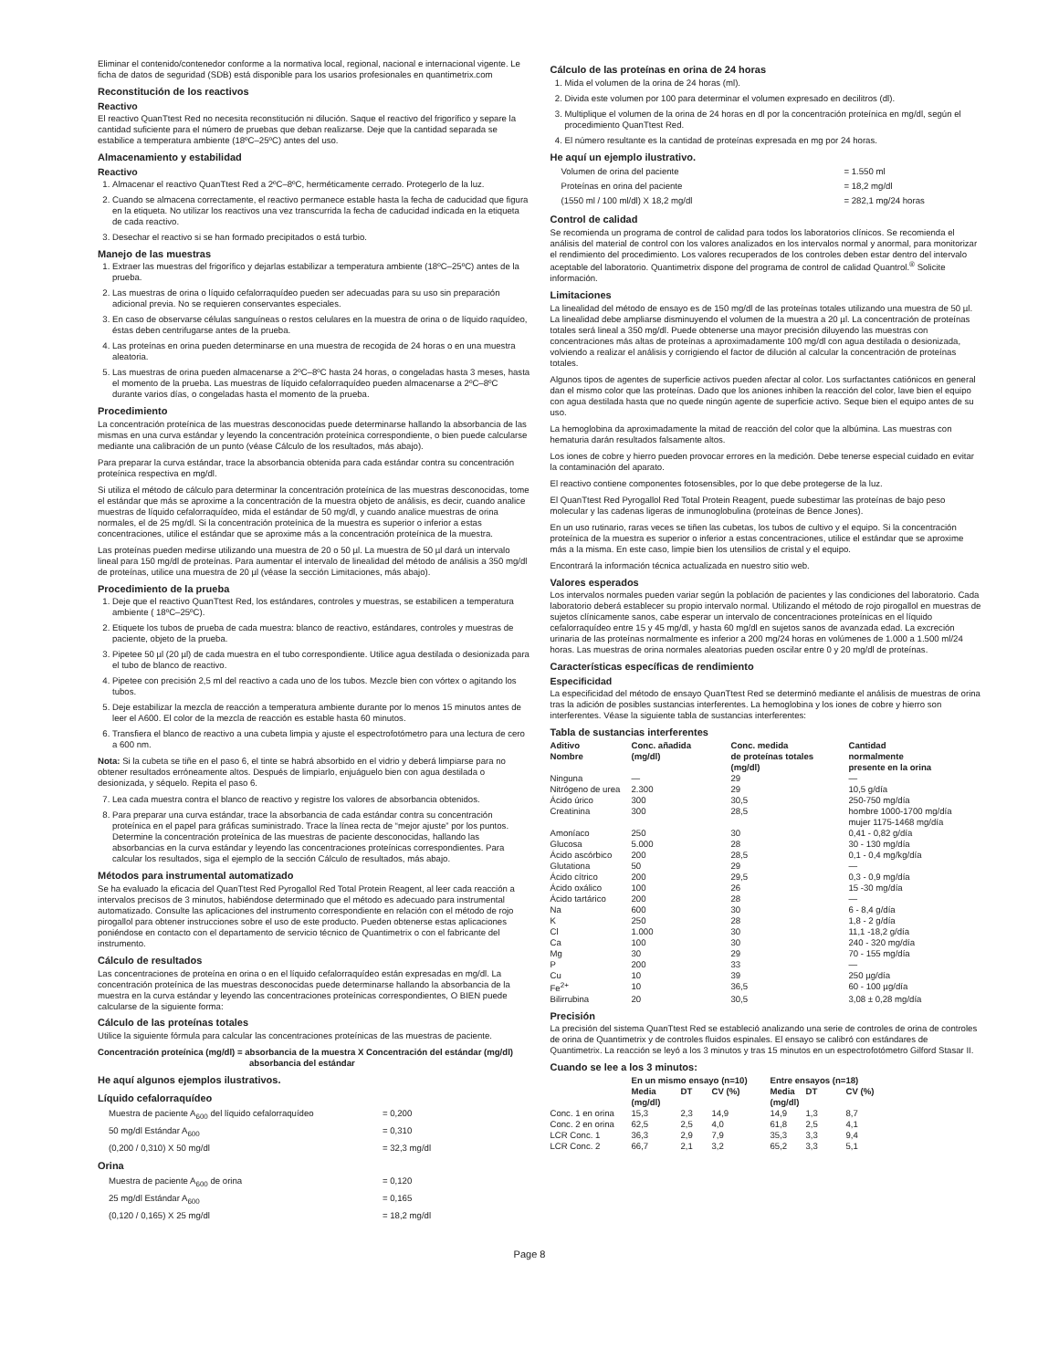Eliminar el contenido/contenedor conforme a la normativa local, regional, nacional e internacional vigente. Le ficha de datos de seguridad (SDB) está disponible para los usarios profesionales en quantimetrix.com
Reconstitución de los reactivos
Reactivo
El reactivo QuanTtest Red no necesita reconstitución ni dilución. Saque el reactivo del frigorífico y separe la cantidad suficiente para el número de pruebas que deban realizarse. Deje que la cantidad separada se estabilice a temperatura ambiente (18ºC–25ºC) antes del uso.
Almacenamiento y estabilidad
Reactivo
1. Almacenar el reactivo QuanTtest Red a 2ºC–8ºC, herméticamente cerrado. Protegerlo de la luz.
2. Cuando se almacena correctamente, el reactivo permanece estable hasta la fecha de caducidad que figura en la etiqueta. No utilizar los reactivos una vez transcurrida la fecha de caducidad indicada en la etiqueta de cada reactivo.
3. Desechar el reactivo si se han formado precipitados o está turbio.
Manejo de las muestras
1. Extraer las muestras del frigorífico y dejarlas estabilizar a temperatura ambiente (18ºC–25ºC) antes de la prueba.
2. Las muestras de orina o líquido cefalorraquídeo pueden ser adecuadas para su uso sin preparación adicional previa. No se requieren conservantes especiales.
3. En caso de observarse células sanguíneas o restos celulares en la muestra de orina o de líquido raquídeo, éstas deben centrifugarse antes de la prueba.
4. Las proteínas en orina pueden determinarse en una muestra de recogida de 24 horas o en una muestra aleatoria.
5. Las muestras de orina pueden almacenarse a 2ºC–8ºC hasta 24 horas, o congeladas hasta 3 meses, hasta el momento de la prueba. Las muestras de líquido cefalorraquídeo pueden almacenarse a 2ºC–8ºC durante varios días, o congeladas hasta el momento de la prueba.
Procedimiento
La concentración proteínica de las muestras desconocidas puede determinarse hallando la absorbancia de las mismas en una curva estándar y leyendo la concentración proteínica correspondiente, o bien puede calcularse mediante una calibración de un punto (véase Cálculo de los resultados, más abajo).
Para preparar la curva estándar, trace la absorbancia obtenida para cada estándar contra su concentración proteínica respectiva en mg/dl.
Si utiliza el método de cálculo para determinar la concentración proteínica de las muestras desconocidas, tome el estándar que más se aproxime a la concentración de la muestra objeto de análisis, es decir, cuando analice muestras de líquido cefalorraquídeo, mida el estándar de 50 mg/dl, y cuando analice muestras de orina normales, el de 25 mg/dl. Si la concentración proteínica de la muestra es superior o inferior a estas concentraciones, utilice el estándar que se aproxime más a la concentración proteínica de la muestra.
Las proteínas pueden medirse utilizando una muestra de 20 o 50 µl. La muestra de 50 µl dará un intervalo lineal para 150 mg/dl de proteínas. Para aumentar el intervalo de linealidad del método de análisis a 350 mg/dl de proteínas, utilice una muestra de 20 µl (véase la sección Limitaciones, más abajo).
Procedimiento de la prueba
1. Deje que el reactivo QuanTtest Red, los estándares, controles y muestras, se estabilicen a temperatura ambiente ( 18ºC–25ºC).
2. Etiquete los tubos de prueba de cada muestra: blanco de reactivo, estándares, controles y muestras de paciente, objeto de la prueba.
3. Pipetee 50 µl (20 µl) de cada muestra en el tubo correspondiente. Utilice agua destilada o desionizada para el tubo de blanco de reactivo.
4. Pipetee con precisión 2,5 ml del reactivo a cada uno de los tubos. Mezcle bien con vórtex o agitando los tubos.
5. Deje estabilizar la mezcla de reacción a temperatura ambiente durante por lo menos 15 minutos antes de leer el A600. El color de la mezcla de reacción es estable hasta 60 minutos.
6. Transfiera el blanco de reactivo a una cubeta limpia y ajuste el espectrofotómetro para una lectura de cero a 600 nm.
Nota: Si la cubeta se tiñe en el paso 6, el tinte se habrá absorbido en el vidrio y deberá limpiarse para no obtener resultados erróneamente altos. Después de limpiarlo, enjuáguelo bien con agua destilada o desionizada, y séquelo. Repita el paso 6.
7. Lea cada muestra contra el blanco de reactivo y registre los valores de absorbancia obtenidos.
8. Para preparar una curva estándar, trace la absorbancia de cada estándar contra su concentración proteínica en el papel para gráficas suministrado. Trace la línea recta de “mejor ajuste” por los puntos. Determine la concentración proteínica de las muestras de paciente desconocidas, hallando las absorbancias en la curva estándar y leyendo las concentraciones proteínicas correspondientes. Para calcular los resultados, siga el ejemplo de la sección Cálculo de resultados, más abajo.
Métodos para instrumental automatizado
Se ha evaluado la eficacia del QuanTtest Red Pyrogallol Red Total Protein Reagent, al leer cada reacción a intervalos precisos de 3 minutos, habiéndose determinado que el método es adecuado para instrumental automatizado. Consulte las aplicaciones del instrumento correspondiente en relación con el método de rojo pirogallol para obtener instrucciones sobre el uso de este producto. Pueden obtenerse estas aplicaciones poniéndose en contacto con el departamento de servicio técnico de Quantimetrix o con el fabricante del instrumento.
Cálculo de resultados
Las concentraciones de proteína en orina o en el líquido cefalorraquídeo están expresadas en mg/dl. La concentración proteínica de las muestras desconocidas puede determinarse hallando la absorbancia de la muestra en la curva estándar y leyendo las concentraciones proteínicas correspondientes, O BIEN puede calcularse de la siguiente forma:
Cálculo de las proteínas totales
Utilice la siguiente fórmula para calcular las concentraciones proteínicas de las muestras de paciente.
Concentración proteínica (mg/dl) = absorbancia de la muestra X Concentración del estándar (mg/dl)
absorbancia del estándar
He aquí algunos ejemplos ilustrativos.
Líquido cefalorraquídeo
| Muestra de paciente A<sub>600</sub> del líquido cefalorraquídeo | = 0,200 |
| 50 mg/dl Estándar A<sub>600</sub> | = 0,310 |
| (0,200 / 0,310) X 50 mg/dl | = 32,3 mg/dl |
Orina
| Muestra de paciente A<sub>600</sub> de orina | = 0,120 |
| 25 mg/dl Estándar A<sub>600</sub> | = 0,165 |
| (0,120 / 0,165) X 25 mg/dl | = 18,2 mg/dl |
Cálculo de las proteínas en orina de 24 horas
1. Mida el volumen de la orina de 24 horas (ml).
2. Divida este volumen por 100 para determinar el volumen expresado en decilitros (dl).
3. Multiplique el volumen de la orina de 24 horas en dl por la concentración proteínica en mg/dl, según el procedimiento QuanTtest Red.
4. El número resultante es la cantidad de proteínas expresada en mg por 24 horas.
He aquí un ejemplo ilustrativo.
| Volumen de orina del paciente | = 1.550 ml |
| Proteínas en orina del paciente | = 18,2 mg/dl |
| (1550 ml / 100 ml/dl) X 18,2 mg/dl | = 282,1 mg/24 horas |
Control de calidad
Se recomienda un programa de control de calidad para todos los laboratorios clínicos. Se recomienda el análisis del material de control con los valores analizados en los intervalos normal y anormal, para monitorizar el rendimiento del procedimiento. Los valores recuperados de los controles deben estar dentro del intervalo aceptable del laboratorio. Quantimetrix dispone del programa de control de calidad Quantrol.<sup>®</sup> Solicite información.
Limitaciones
La linealidad del método de ensayo es de 150 mg/dl de las proteínas totales utilizando una muestra de 50 µl. La linealidad debe ampliarse disminuyendo el volumen de la muestra a 20 µl. La concentración de proteínas totales será lineal a 350 mg/dl. Puede obtenerse una mayor precisión diluyendo las muestras con concentraciones más altas de proteínas a aproximadamente 100 mg/dl con agua destilada o desionizada, volviendo a realizar el análisis y corrigiendo el factor de dilución al calcular la concentración de proteínas totales.
Algunos tipos de agentes de superficie activos pueden afectar al color. Los surfactantes catiónicos en general dan el mismo color que las proteínas. Dado que los aniones inhiben la reacción del color, lave bien el equipo con agua destilada hasta que no quede ningún agente de superficie activo. Seque bien el equipo antes de su uso.
La hemoglobina da aproximadamente la mitad de reacción del color que la albúmina. Las muestras con hematuria darán resultados falsamente altos.
Los iones de cobre y hierro pueden provocar errores en la medición. Debe tenerse especial cuidado en evitar la contaminación del aparato.
El reactivo contiene componentes fotosensibles, por lo que debe protegerse de la luz.
El QuanTtest Red Pyrogallol Red Total Protein Reagent, puede subestimar las proteínas de bajo peso molecular y las cadenas ligeras de inmunoglobulina (proteínas de Bence Jones).
En un uso rutinario, raras veces se tiñen las cubetas, los tubos de cultivo y el equipo. Si la concentración proteínica de la muestra es superior o inferior a estas concentraciones, utilice el estándar que se aproxime más a la misma. En este caso, limpie bien los utensilios de cristal y el equipo.
Encontrará la información técnica actualizada en nuestro sitio web.
Valores esperados
Los intervalos normales pueden variar según la población de pacientes y las condiciones del laboratorio. Cada laboratorio deberá establecer su propio intervalo normal. Utilizando el método de rojo pirogallol en muestras de sujetos clínicamente sanos, cabe esperar un intervalo de concentraciones proteínicas en el líquido cefalorraquídeo entre 15 y 45 mg/dl, y hasta 60 mg/dl en sujetos sanos de avanzada edad. La excreción urinaria de las proteínas normalmente es inferior a 200 mg/24 horas en volúmenes de 1.000 a 1.500 ml/24 horas. Las muestras de orina normales aleatorias pueden oscilar entre 0 y 20 mg/dl de proteínas.
Características específicas de rendimiento
Especificidad
La especificidad del método de ensayo QuanTtest Red se determinó mediante el análisis de muestras de orina tras la adición de posibles sustancias interferentes. La hemoglobina y los iones de cobre y hierro son interferentes. Véase la siguiente tabla de sustancias interferentes:
Tabla de sustancias interferentes
| Aditivo Nombre | Conc. añadida (mg/dl) | Conc. medida de proteínas totales (mg/dl) | Cantidad normalmente presente en la orina |
| --- | --- | --- | --- |
| Ninguna | — | 29 | — |
| Nitrógeno de urea | 2.300 | 29 | 10,5 g/día |
| Ácido úrico | 300 | 30,5 | 250-750 mg/día |
| Creatinina | 300 | 28,5 | hombre 1000-1700 mg/día mujer 1175-1468 mg/día |
| Amoníaco | 250 | 30 | 0,41 - 0,82 g/día |
| Glucosa | 5.000 | 28 | 30 - 130 mg/día |
| Ácido ascórbico | 200 | 28,5 | 0,1 - 0,4 mg/kg/día |
| Glutationa | 50 | 29 | — |
| Ácido cítrico | 200 | 29,5 | 0,3 - 0,9 mg/día |
| Ácido oxálico | 100 | 26 | 15 -30 mg/día |
| Ácido tartárico | 200 | 28 | — |
| Na | 600 | 30 | 6 - 8,4 g/día |
| K | 250 | 28 | 1,8 - 2 g/día |
| Cl | 1.000 | 30 | 11,1 -18,2 g/día |
| Ca | 100 | 30 | 240 - 320 mg/día |
| Mg | 30 | 29 | 70 - 155 mg/día |
| P | 200 | 33 | — |
| Cu | 10 | 39 | 250 µg/día |
| Fe<sup>2+</sup> | 10 | 36,5 | 60 - 100 µg/día |
| Bilirrubina | 20 | 30,5 | 3,08 ± 0,28 mg/día |
Precisión
La precisión del sistema QuanTtest Red se estableció analizando una serie de controles de orina de controles de orina de Quantimetrix y de controles fluidos espinales. El ensayo se calibró con estándares de Quantimetrix. La reacción se leyó a los 3 minutos y tras 15 minutos en un espectrofotómetro Gilford Stasar II.
Cuando se lee a los 3 minutos:
| | En un mismo ensayo (n=10) | | | Entre ensayos (n=18) | | |
| --- | --- | --- | --- | --- | --- | --- |
| | Media (mg/dl) | DT | CV (%) | Media (mg/dl) | DT | CV (%) |
| Conc. 1 en orina | 15,3 | 2,3 | 14,9 | 14,9 | 1,3 | 8,7 |
| Conc. 2 en orina | 62,5 | 2,5 | 4,0 | 61,8 | 2,5 | 4,1 |
| LCR Conc. 1 | 36,3 | 2,9 | 7,9 | 35,3 | 3,3 | 9,4 |
| LCR Conc. 2 | 66,7 | 2,1 | 3,2 | 65,2 | 3,3 | 5,1 |
Page 8